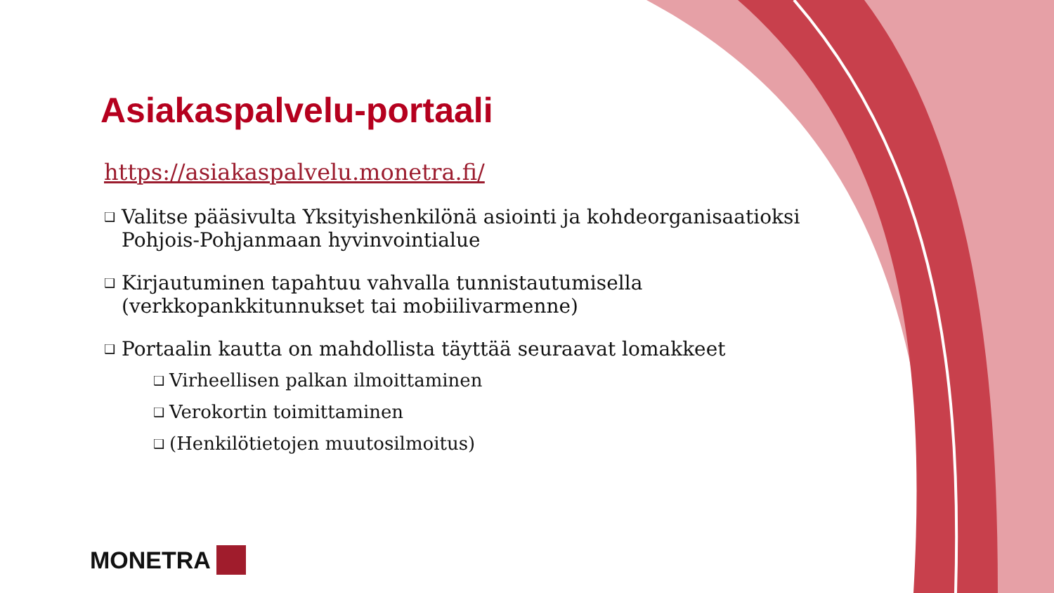Asiakaspalvelu-portaali
https://asiakaspalvelu.monetra.fi/
❑ Valitse pääsivulta Yksityishenkilönä asiointi ja kohdeorganisaatioksi Pohjois-Pohjanmaan hyvinvointialue
❑ Kirjautuminen tapahtuu vahvalla tunnistautumisella (verkkopankkitunnukset tai mobiilivarmenne)
❑ Portaalin kautta on mahdollista täyttää seuraavat lomakkeet
❑ Virheellisen palkan ilmoittaminen
❑ Verokortin toimittaminen
❑ (Henkilötietojen muutosilmoitus)
MONETRA